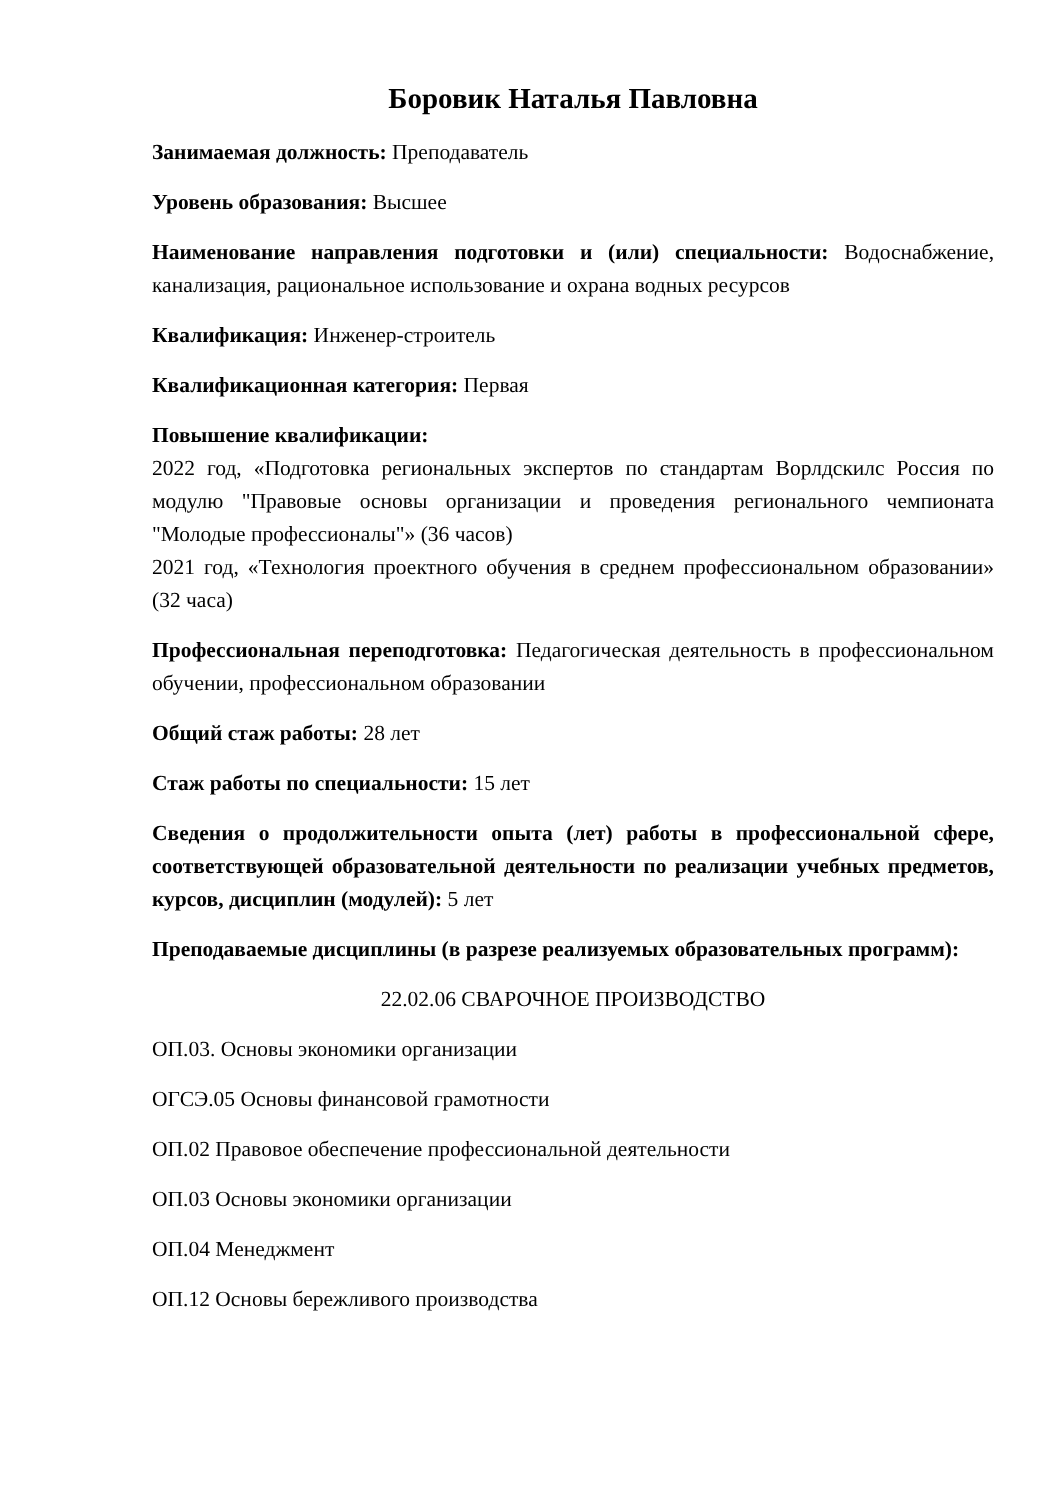Боровик Наталья Павловна
Занимаемая должность: Преподаватель
Уровень образования: Высшее
Наименование направления подготовки и (или) специальности: Водоснабжение, канализация, рациональное использование и охрана водных ресурсов
Квалификация: Инженер-строитель
Квалификационная категория: Первая
Повышение квалификации:
2022 год, «Подготовка региональных экспертов по стандартам Ворлдскилс Россия по модулю "Правовые основы организации и проведения регионального чемпионата "Молодые профессионалы"» (36 часов)
2021 год, «Технология проектного обучения в среднем профессиональном образовании» (32 часа)
Профессиональная переподготовка: Педагогическая деятельность в профессиональном обучении, профессиональном образовании
Общий стаж работы: 28 лет
Стаж работы по специальности: 15 лет
Сведения о продолжительности опыта (лет) работы в профессиональной сфере, соответствующей образовательной деятельности по реализации учебных предметов, курсов, дисциплин (модулей): 5 лет
Преподаваемые дисциплины (в разрезе реализуемых образовательных программ):
22.02.06 СВАРОЧНОЕ ПРОИЗВОДСТВО
ОП.03. Основы экономики организации
ОГСЭ.05 Основы финансовой грамотности
ОП.02 Правовое обеспечение профессиональной деятельности
ОП.03 Основы экономики организации
ОП.04 Менеджмент
ОП.12 Основы бережливого производства